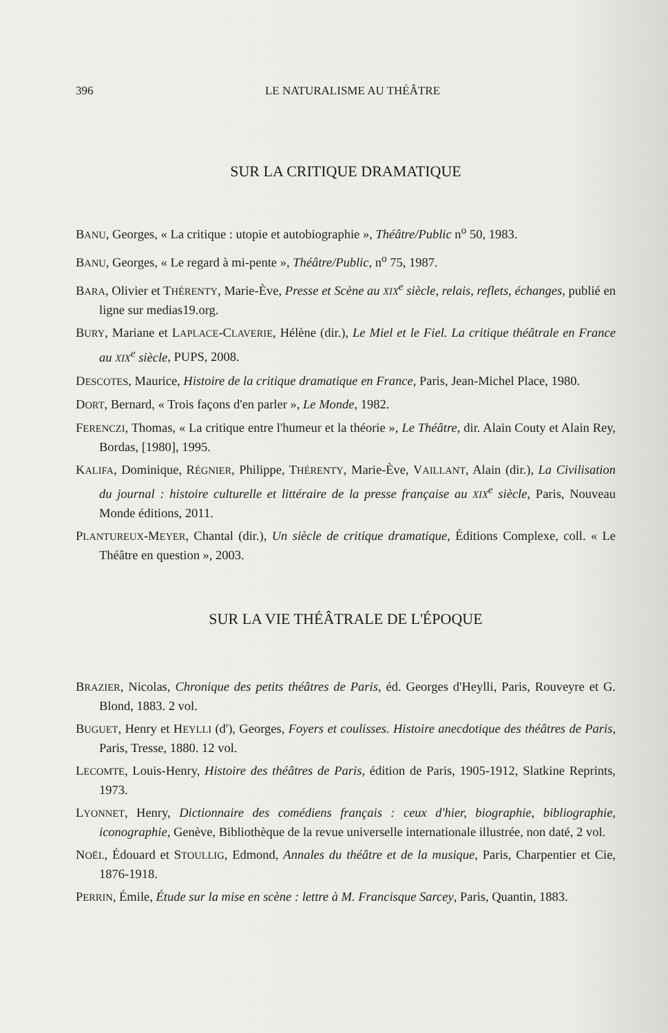396 LE NATURALISME AU THÉÂTRE
SUR LA CRITIQUE DRAMATIQUE
BANU, Georges, « La critique : utopie et autobiographie », Théâtre/Public n<sup>o</sup> 50, 1983.
BANU, Georges, « Le regard à mi-pente », Théâtre/Public, n<sup>o</sup> 75, 1987.
BARA, Olivier et THÉRENTY, Marie-Ève, Presse et Scène au XIX<sup>e</sup> siècle, relais, reflets, échanges, publié en ligne sur medias19.org.
BURY, Mariane et LAPLACE-CLAVERIE, Hélène (dir.), Le Miel et le Fiel. La critique théâtrale en France au XIX<sup>e</sup> siècle, PUPS, 2008.
DESCOTES, Maurice, Histoire de la critique dramatique en France, Paris, Jean-Michel Place, 1980.
DORT, Bernard, « Trois façons d'en parler », Le Monde, 1982.
FERENCZI, Thomas, « La critique entre l'humeur et la théorie », Le Théâtre, dir. Alain Couty et Alain Rey, Bordas, [1980], 1995.
KALIFA, Dominique, RÉGNIER, Philippe, THÉRENTY, Marie-Ève, VAILLANT, Alain (dir.), La Civilisation du journal : histoire culturelle et littéraire de la presse française au XIX<sup>e</sup> siècle, Paris, Nouveau Monde éditions, 2011.
PLANTUREUX-MEYER, Chantal (dir.), Un siècle de critique dramatique, Éditions Complexe, coll. « Le Théâtre en question », 2003.
SUR LA VIE THÉÂTRALE DE L'ÉPOQUE
BRAZIER, Nicolas, Chronique des petits théâtres de Paris, éd. Georges d'Heylli, Paris, Rouveyre et G. Blond, 1883. 2 vol.
BUGUET, Henry et HEYLLI (d'), Georges, Foyers et coulisses. Histoire anecdotique des théâtres de Paris, Paris, Tresse, 1880. 12 vol.
LECOMTE, Louis-Henry, Histoire des théâtres de Paris, édition de Paris, 1905-1912, Slatkine Reprints, 1973.
LYONNET, Henry, Dictionnaire des comédiens français : ceux d'hier, biographie, bibliographie, iconographie, Genève, Bibliothèque de la revue universelle internationale illustrée, non daté, 2 vol.
NOËL, Édouard et STOULLIG, Edmond, Annales du théâtre et de la musique, Paris, Charpentier et Cie, 1876-1918.
PERRIN, Émile, Étude sur la mise en scène : lettre à M. Francisque Sarcey, Paris, Quantin, 1883.